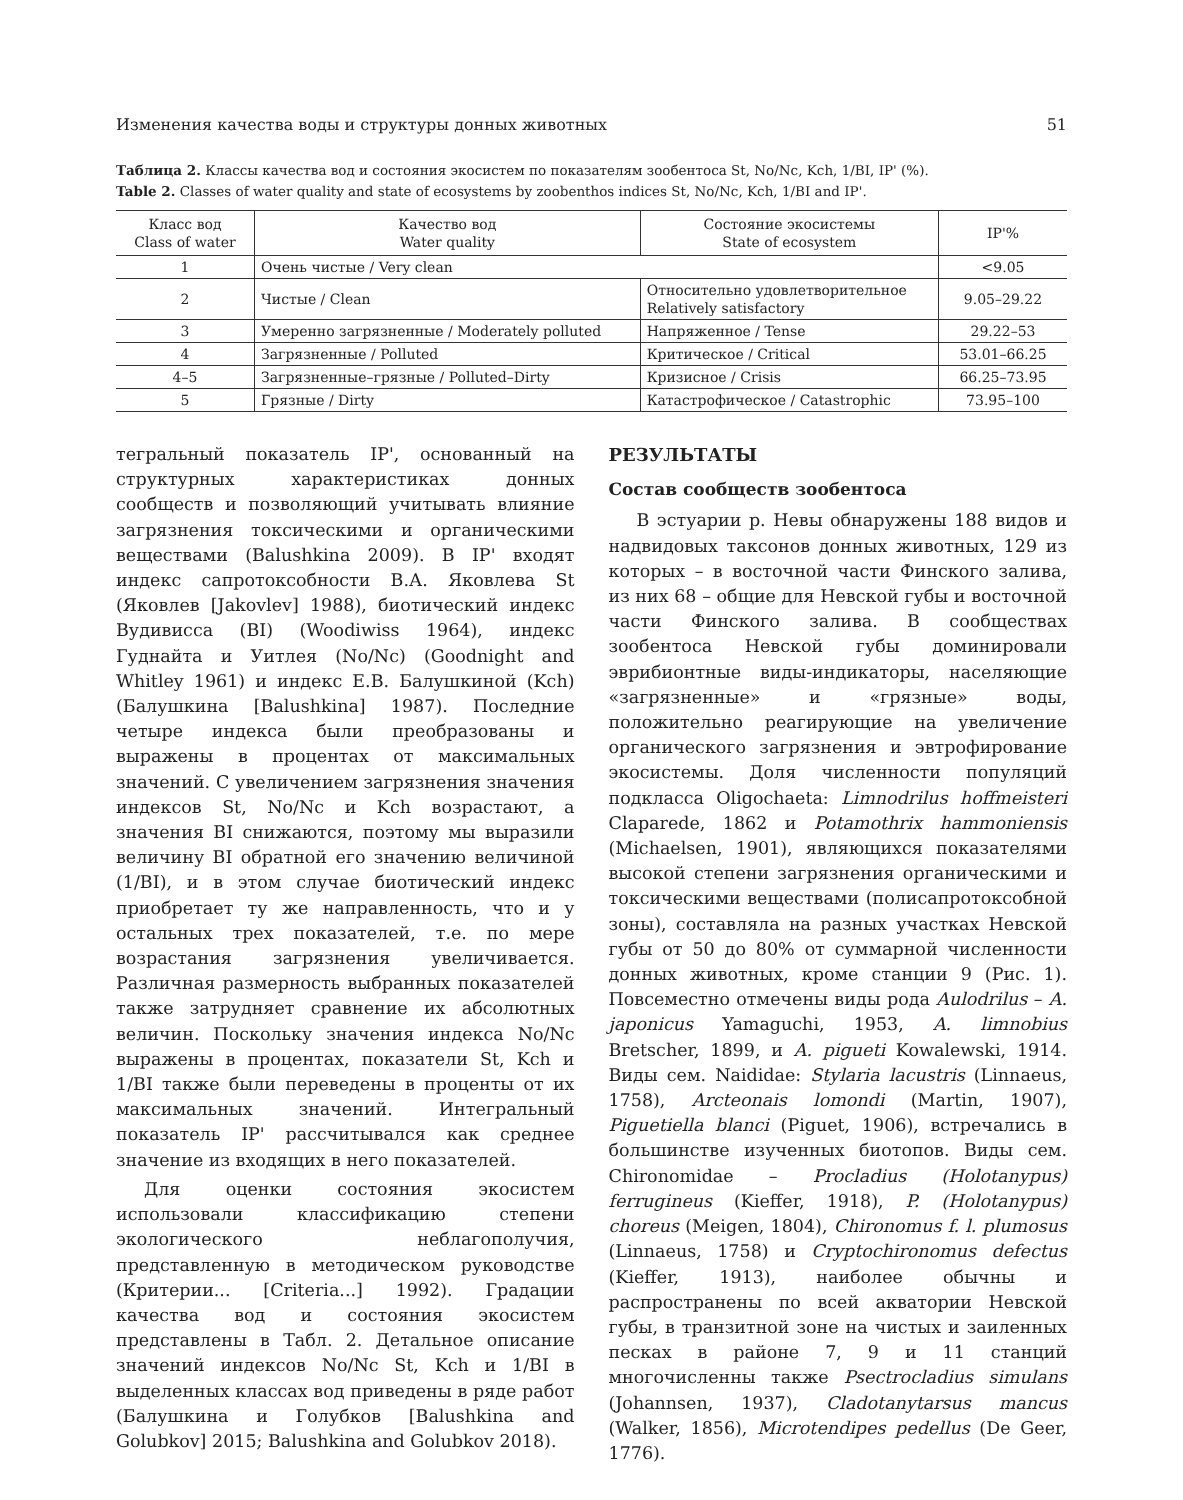Изменения качества воды и структуры донных животных 51
Таблица 2. Классы качества вод и состояния экосистем по показателям зообентоса St, No/Nc, Kch, 1/BI, IP' (%).
Table 2. Classes of water quality and state of ecosystems by zoobenthos indices St, No/Nc, Kch, 1/BI and IP'.
| Класс вод Class of water | Качество вод Water quality | Состояние экосистемы State of ecosystem | IP'% |
| --- | --- | --- | --- |
| 1 | Очень чистые / Very clean | | <9.05 |
| 2 | Чистые / Clean | Относительно удовлетворительное Relatively satisfactory | 9.05–29.22 |
| 3 | Умеренно загрязненные / Moderately polluted | Напряженное / Tense | 29.22–53 |
| 4 | Загрязненные / Polluted | Критическое / Critical | 53.01–66.25 |
| 4–5 | Загрязненные–грязные / Polluted–Dirty | Кризисное / Crisis | 66.25–73.95 |
| 5 | Грязные / Dirty | Катастрофическое / Catastrophic | 73.95–100 |
тегральный показатель IP', основанный на структурных характеристиках донных сообществ и позволяющий учитывать влияние загрязнения токсическими и органическими веществами (Balushkina 2009). В IP' входят индекс сапротоксобности В.А. Яковлева St (Яковлев [Jakovlev] 1988), биотический индекс Вудивисса (BI) (Woodiwiss 1964), индекс Гуднайта и Уитлея (No/Nc) (Goodnight and Whitley 1961) и индекс Е.В. Балушкиной (Kch) (Балушкина [Balushkina] 1987). Последние четыре индекса были преобразованы и выражены в процентах от максимальных значений. С увеличением загрязнения значения индексов St, No/Nc и Kch возрастают, а значения BI снижаются, поэтому мы выразили величину BI обратной его значению величиной (1/BI), и в этом случае биотический индекс приобретает ту же направленность, что и у остальных трех показателей, т.е. по мере возрастания загрязнения увеличивается. Различная размерность выбранных показателей также затрудняет сравнение их абсолютных величин. Поскольку значения индекса No/Nc выражены в процентах, показатели St, Kch и 1/BI также были переведены в проценты от их максимальных значений. Интегральный показатель IP' рассчитывался как среднее значение из входящих в него показателей.
Для оценки состояния экосистем использовали классификацию степени экологического неблагополучия, представленную в методическом руководстве (Критерии... [Criteria...] 1992). Градации качества вод и состояния экосистем представлены в Табл. 2. Детальное описание значений индексов No/Nc St, Kch и 1/BI в выделенных классах вод приведены в ряде работ (Балушкина и Голубков [Balushkina and Golubkov] 2015; Balushkina and Golubkov 2018).
РЕЗУЛЬТАТЫ
Состав сообществ зообентоса
В эстуарии р. Невы обнаружены 188 видов и надвидовых таксонов донных животных, 129 из которых – в восточной части Финского залива, из них 68 – общие для Невской губы и восточной части Финского залива. В сообществах зообентоса Невской губы доминировали эврибионтные виды-индикаторы, населяющие «загрязненные» и «грязные» воды, положительно реагирующие на увеличение органического загрязнения и эвтрофирование экосистемы. Доля численности популяций подкласса Oligochaeta: Limnodrilus hoffmeisteri Claparede, 1862 и Potamothrix hammoniensis (Michaelsen, 1901), являющихся показателями высокой степени загрязнения органическими и токсическими веществами (полисапротоксобной зоны), составляла на разных участках Невской губы от 50 до 80% от суммарной численности донных животных, кроме станции 9 (Рис. 1). Повсеместно отмечены виды рода Aulodrilus – A. japonicus Yamaguchi, 1953, A. limnobius Bretscher, 1899, и A. pigueti Kowalewski, 1914. Виды сем. Naididae: Stylaria lacustris (Linnaeus, 1758), Arcteonais lomondi (Martin, 1907), Piguetiella blanci (Piguet, 1906), встречались в большинстве изученных биотопов. Виды сем. Chironomidae – Procladius (Holotanypus) ferrugineus (Kieffer, 1918), P. (Holotanypus) choreus (Meigen, 1804), Chironomus f. l. plumosus (Linnaeus, 1758) и Cryptochironomus defectus (Kieffer, 1913), наиболее обычны и распространены по всей акватории Невской губы, в транзитной зоне на чистых и заиленных песках в районе 7, 9 и 11 станций многочисленны также Psectrocladius simulans (Johannsen, 1937), Cladotanytarsus mancus (Walker, 1856), Microtendipes pedellus (De Geer, 1776).